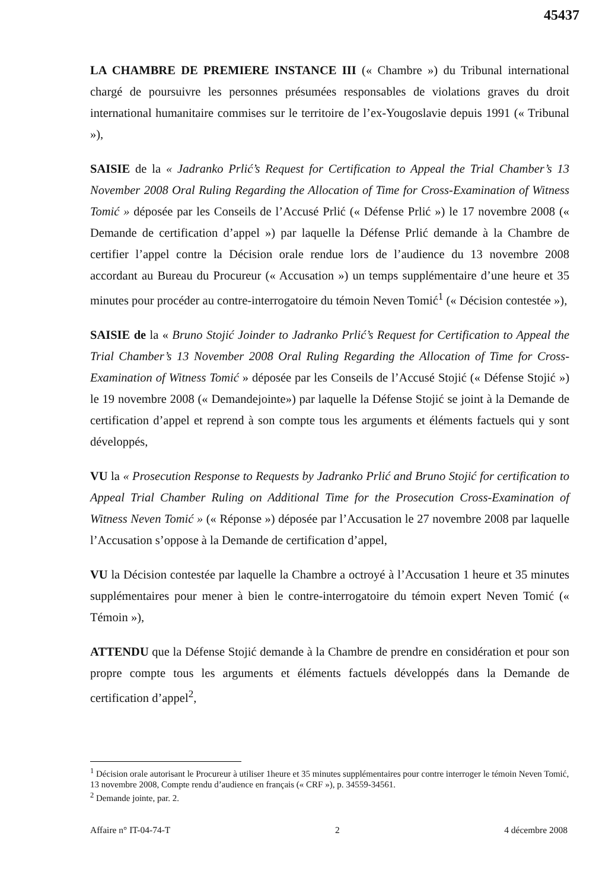45437
LA CHAMBRE DE PREMIERE INSTANCE III (« Chambre ») du Tribunal international chargé de poursuivre les personnes présumées responsables de violations graves du droit international humanitaire commises sur le territoire de l’ex-Yougoslavie depuis 1991 (« Tribunal »),
SAISIE de la « Jadranko Prlić’s Request for Certification to Appeal the Trial Chamber’s 13 November 2008 Oral Ruling Regarding the Allocation of Time for Cross-Examination of Witness Tomić » déposée par les Conseils de l’Accusé Prlić (« Défense Prlić ») le 17 novembre 2008 (« Demande de certification d’appel ») par laquelle la Défense Prlić demande à la Chambre de certifier l’appel contre la Décision orale rendue lors de l’audience du 13 novembre 2008 accordant au Bureau du Procureur (« Accusation ») un temps supplémentaire d’une heure et 35 minutes pour procéder au contre-interrogatoire du témoin Neven Tomić<sup>1</sup> (« Décision contestée »),
SAISIE de la « Bruno Stojić Joinder to Jadranko Prlić’s Request for Certification to Appeal the Trial Chamber’s 13 November 2008 Oral Ruling Regarding the Allocation of Time for Cross-Examination of Witness Tomić » déposée par les Conseils de l’Accusé Stojić (« Défense Stojić ») le 19 novembre 2008 (« Demandejointe») par laquelle la Défense Stojić se joint à la Demande de certification d’appel et reprend à son compte tous les arguments et éléments factuels qui y sont développés,
VU la « Prosecution Response to Requests by Jadranko Prlić and Bruno Stojić for certification to Appeal Trial Chamber Ruling on Additional Time for the Prosecution Cross-Examination of Witness Neven Tomić » (« Réponse ») déposée par l’Accusation le 27 novembre 2008 par laquelle l’Accusation s’oppose à la Demande de certification d’appel,
VU la Décision contestée par laquelle la Chambre a octroyé à l’Accusation 1 heure et 35 minutes supplémentaires pour mener à bien le contre-interrogatoire du témoin expert Neven Tomić (« Témoin »),
ATTENDU que la Défense Stojić demande à la Chambre de prendre en considération et pour son propre compte tous les arguments et éléments factuels développés dans la Demande de certification d’appel<sup>2</sup>,
<sup>1</sup> Décision orale autorisant le Procureur à utiliser 1heure et 35 minutes supplémentaires pour contre interroger le témoin Neven Tomić, 13 novembre 2008, Compte rendu d’audience en français (« CRF »), p. 34559-34561.
<sup>2</sup> Demande jointe, par. 2.
Affaire n° IT-04-74-T 2 4 décembre 2008